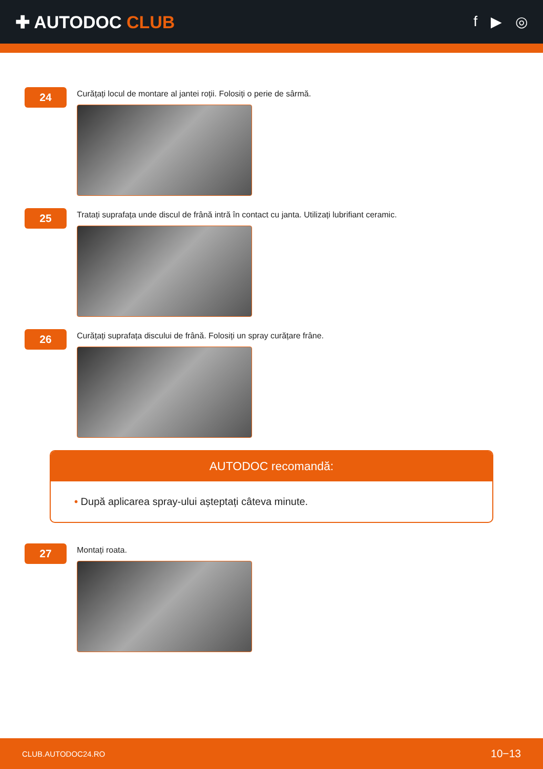✚ AUTODOC CLUB
f ▶ ◎
24
Curățați locul de montare al jantei roții. Folosiți o perie de sârmă.
25
Tratați suprafața unde discul de frână intră în contact cu janta. Utilizați lubrifiant ceramic.
26
Curățați suprafața discului de frână. Folosiți un spray curățare frâne.
AUTODOC recomandă:
• După aplicarea spray-ului așteptați câteva minute.
27
Montați roata.
CLUB.AUTODOC24.RO 10−13